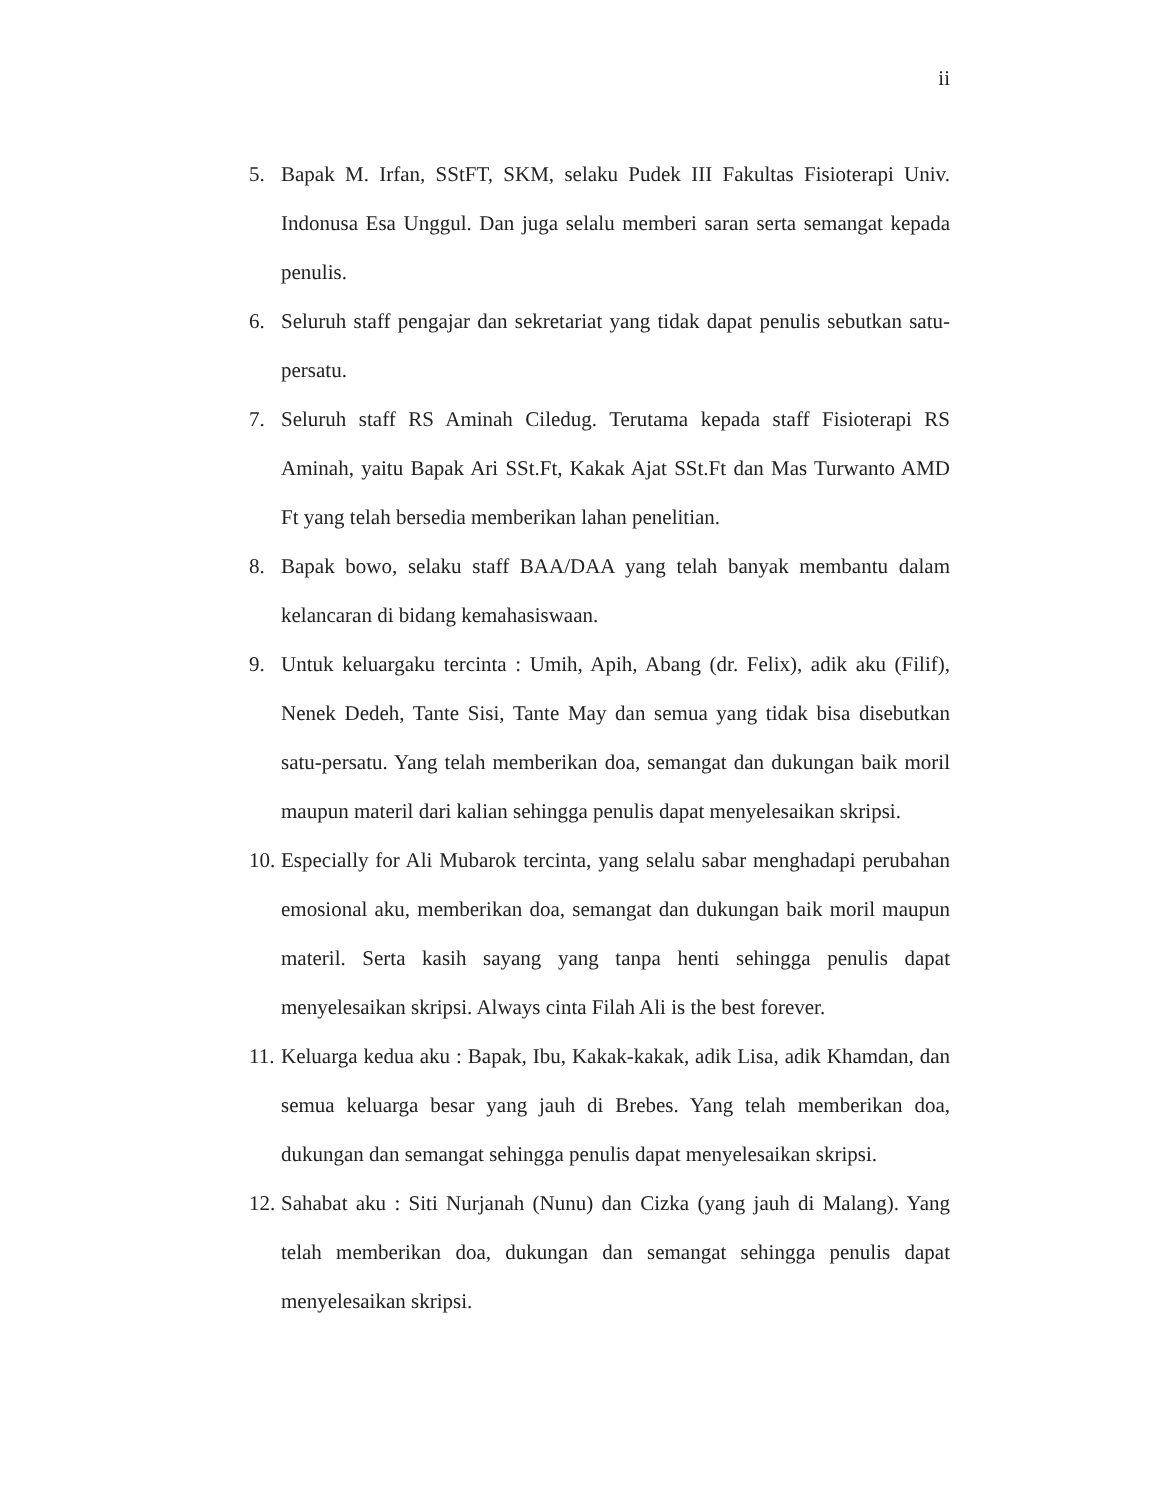ii
5. Bapak M. Irfan, SStFT, SKM, selaku Pudek III Fakultas Fisioterapi Univ. Indonusa Esa Unggul. Dan juga selalu memberi saran serta semangat kepada penulis.
6. Seluruh staff pengajar dan sekretariat yang tidak dapat penulis sebutkan satu-persatu.
7. Seluruh staff RS Aminah Ciledug. Terutama kepada staff Fisioterapi RS Aminah, yaitu Bapak Ari SSt.Ft, Kakak Ajat SSt.Ft dan Mas Turwanto AMD Ft yang telah bersedia memberikan lahan penelitian.
8. Bapak bowo, selaku staff BAA/DAA yang telah banyak membantu dalam kelancaran di bidang kemahasiswaan.
9. Untuk keluargaku tercinta : Umih, Apih, Abang (dr. Felix), adik aku (Filif), Nenek Dedeh, Tante Sisi, Tante May dan semua yang tidak bisa disebutkan satu-persatu. Yang telah memberikan doa, semangat dan dukungan baik moril maupun materil dari kalian sehingga penulis dapat menyelesaikan skripsi.
10. Especially for Ali Mubarok tercinta, yang selalu sabar menghadapi perubahan emosional aku, memberikan doa, semangat dan dukungan baik moril maupun materil. Serta kasih sayang yang tanpa henti sehingga penulis dapat menyelesaikan skripsi. Always cinta Filah Ali is the best forever.
11. Keluarga kedua aku : Bapak, Ibu, Kakak-kakak, adik Lisa, adik Khamdan, dan semua keluarga besar yang jauh di Brebes. Yang telah memberikan doa, dukungan dan semangat sehingga penulis dapat menyelesaikan skripsi.
12. Sahabat aku : Siti Nurjanah (Nunu) dan Cizka (yang jauh di Malang). Yang telah memberikan doa, dukungan dan semangat sehingga penulis dapat menyelesaikan skripsi.